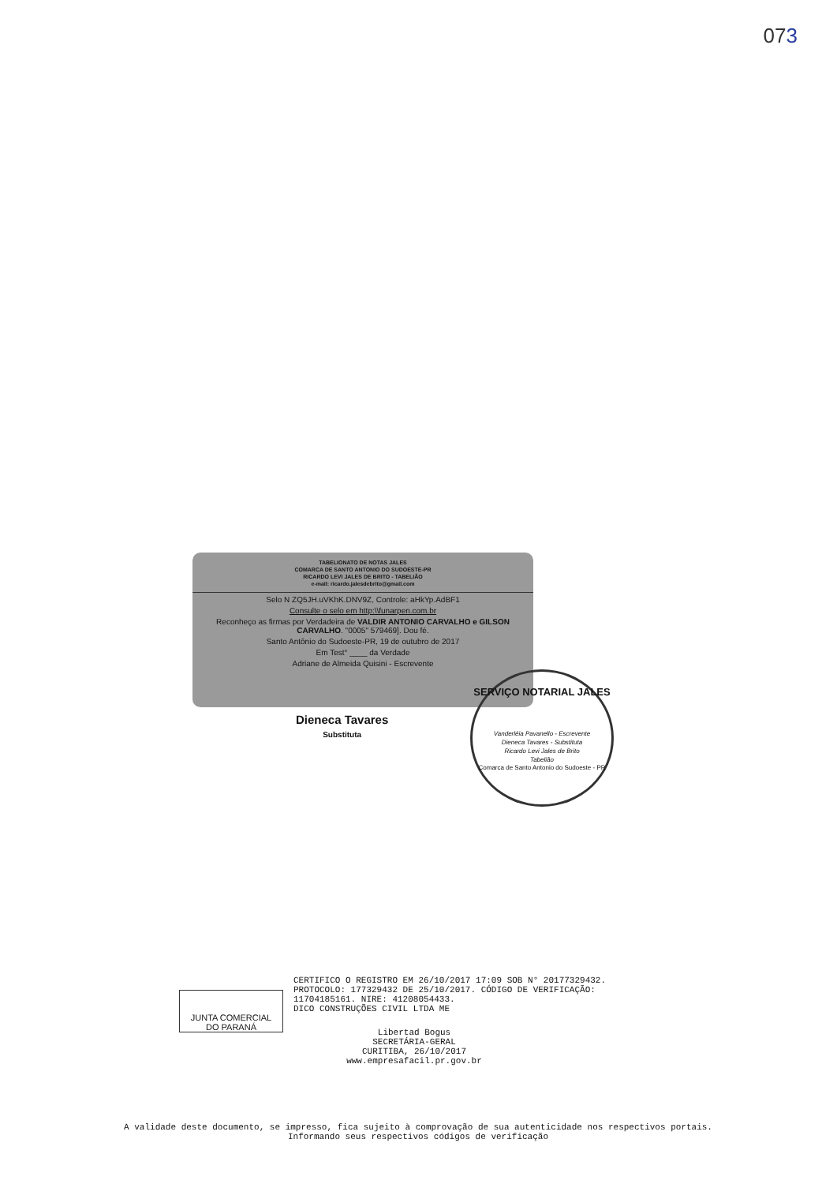073
TABELIONATO DE NOTAS JALES
COMARCA DE SANTO ANTONIO DO SUDOESTE-PR
RICARDO LEVI JALES DE BRITO - TABELIÃO
e-mail: ricardo.jalesdebrito@gmail.com
Selo N ZQ5JH.uVKhK.DNV9Z, Controle: aHkYp.AdBF1
Consulte o selo em http:\\funarpen.com.br
Reconheço as firmas por Verdadeira de VALDIR ANTONIO CARVALHO e GILSON CARVALHO. "0005" 579469]. Dou fé.
Santo Antônio do Sudoeste-PR, 19 de outubro de 2017
Em Test° ____ da Verdade
Adriane de Almeida Quisini - Escrevente
Dieneca Tavares
Substituta
SERVIÇO NOTARIAL JALES
Vanderléia Pavanello - Escrevente
Dieneca Tavares - Substituta
Ricardo Levi Jales de Brito
Tabelião
Comarca de Santo Antonio do Sudoeste - PR
JUNTA COMERCIAL
DO PARANÁ
CERTIFICO O REGISTRO EM 26/10/2017 17:09 SOB N° 20177329432.
PROTOCOLO: 177329432 DE 25/10/2017. CÓDIGO DE VERIFICAÇÃO:
11704185161. NIRE: 41208054433.
DICO CONSTRUÇÕES CIVIL LTDA ME
Libertad Bogus
SECRETÁRIA-GERAL
CURITIBA, 26/10/2017
www.empresafacil.pr.gov.br
A validade deste documento, se impresso, fica sujeito à comprovação de sua autenticidade nos respectivos portais.
Informando seus respectivos códigos de verificação